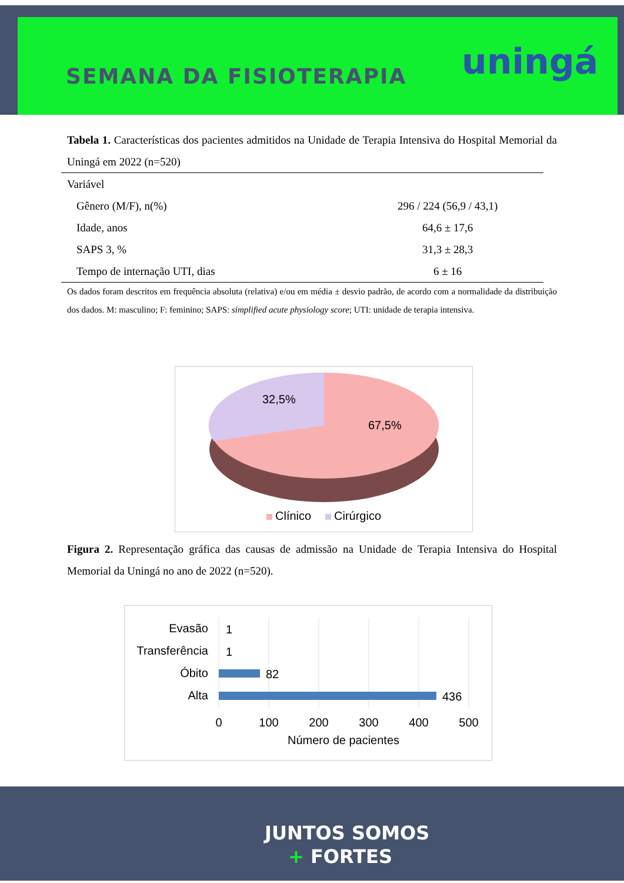SEMANA DA FISIOTERAPIA uningá
Tabela 1. Características dos pacientes admitidos na Unidade de Terapia Intensiva do Hospital Memorial da Uningá em 2022 (n=520)
| Variável | |
| Gênero (M/F), n(%) | 296 / 224 (56,9 / 43,1) |
| Idade, anos | 64,6 ± 17,6 |
| SAPS 3, % | 31,3 ± 28,3 |
| Tempo de internação UTI, dias | 6 ± 16 |
Os dados foram descritos em frequência absoluta (relativa) e/ou em média ± desvio padrão, de acordo com a normalidade da distribuição dos dados. M: masculino; F: feminino; SAPS: simplified acute physiology score; UTI: unidade de terapia intensiva.
32,5%
67,5%
Clínico
Cirúrgico
Figura 2. Representação gráfica das causas de admissão na Unidade de Terapia Intensiva do Hospital Memorial da Uningá no ano de 2022 (n=520).
Evasão
1
Transferência
1
Óbito
82
Alta
436
0
100
200
300
400
500
Número de pacientes
JUNTOS SOMOS
+ FORTES